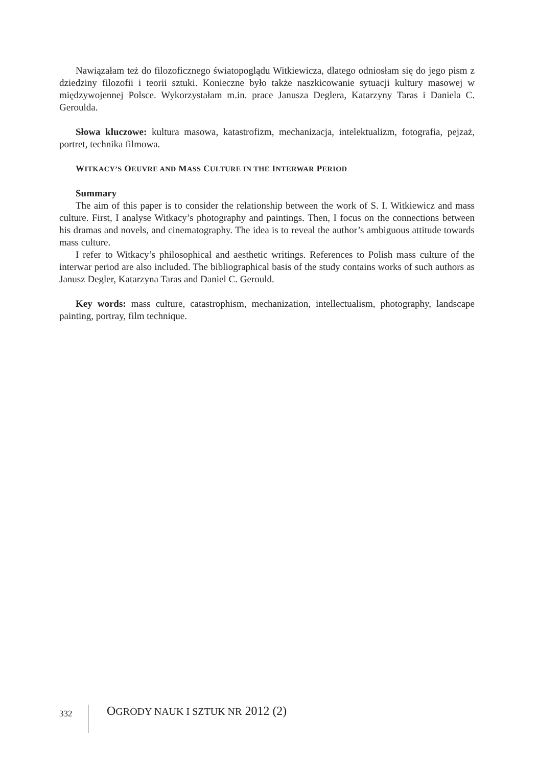Nawiązałam też do filozoficznego światopoglądu Witkiewicza, dlatego odniosłam się do jego pism z dziedziny filozofii i teorii sztuki. Konieczne było także naszkicowanie sytuacji kultury masowej w międzywojennej Polsce. Wykorzystałam m.in. prace Janusza Deglera, Katarzyny Taras i Daniela C. Geroulda.
Słowa kluczowe: kultura masowa, katastrofizm, mechanizacja, intelektualizm, fotografia, pejzaż, portret, technika filmowa.
WITKACY’S OEUVRE AND MASS CULTURE IN THE INTERWAR PERIOD
Summary
The aim of this paper is to consider the relationship between the work of S. I. Witkiewicz and mass culture. First, I analyse Witkacy’s photography and paintings. Then, I focus on the connections between his dramas and novels, and cinematography. The idea is to reveal the author’s ambiguous attitude towards mass culture.
I refer to Witkacy’s philosophical and aesthetic writings. References to Polish mass culture of the interwar period are also included. The bibliographical basis of the study contains works of such authors as Janusz Degler, Katarzyna Taras and Daniel C. Gerould.
Key words: mass culture, catastrophism, mechanization, intellectualism, photography, landscape painting, portray, film technique.
332 OGRODY NAUK I SZTUK NR 2012 (2)